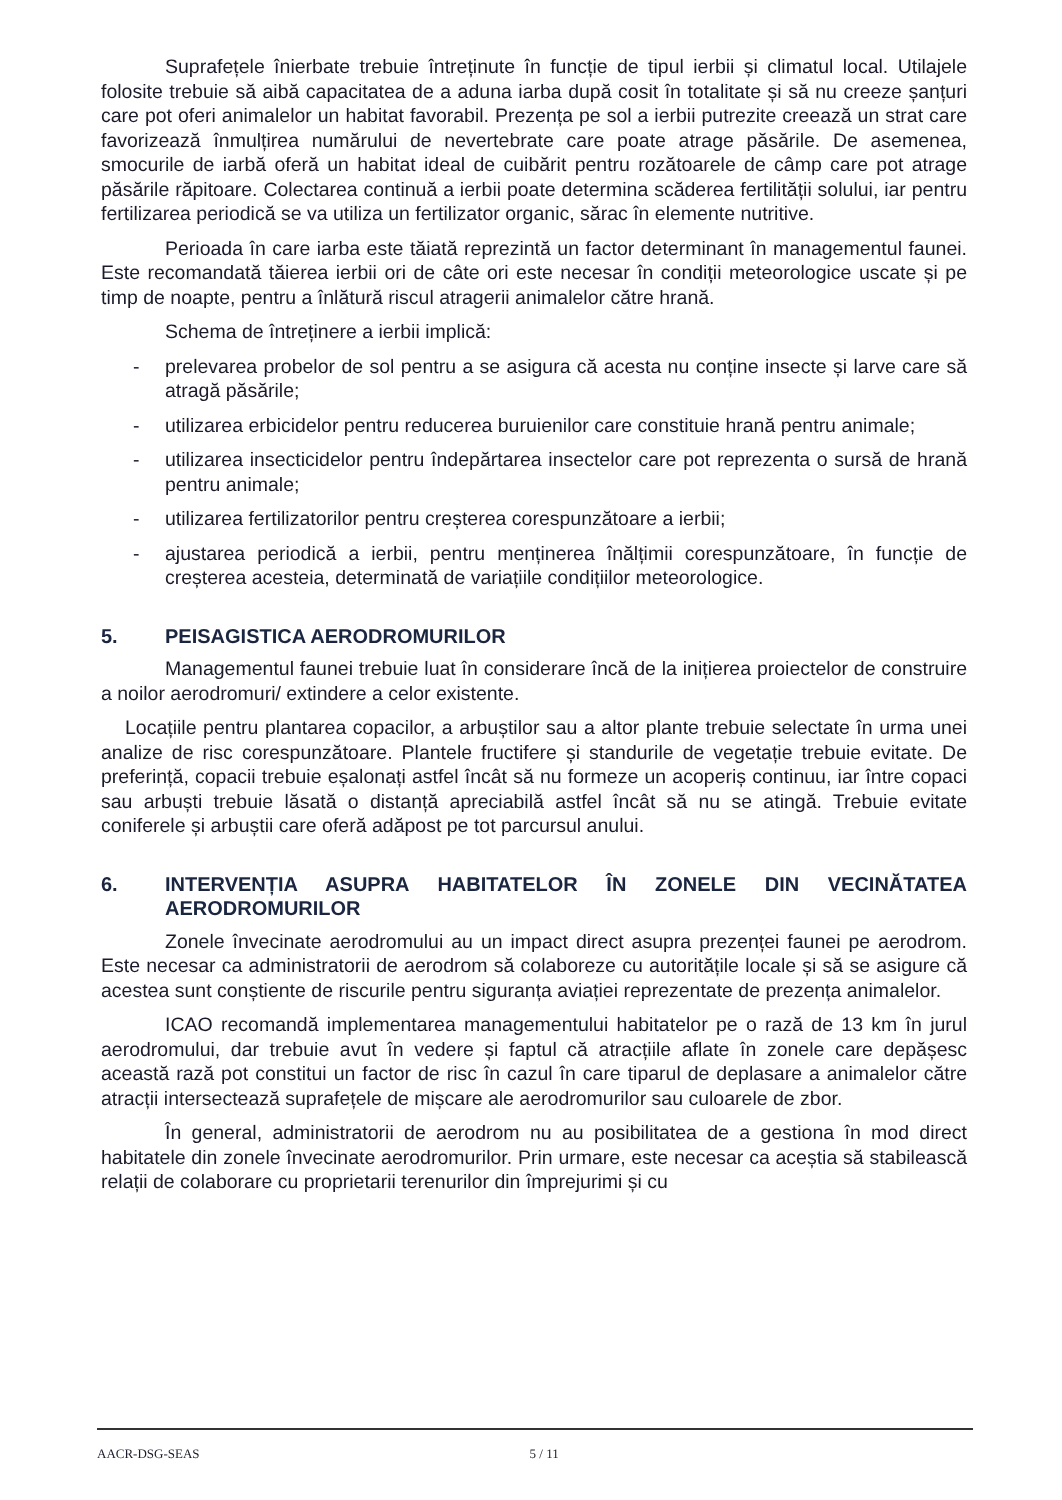Suprafețele înierbate trebuie întreținute în funcție de tipul ierbii și climatul local. Utilajele folosite trebuie să aibă capacitatea de a aduna iarba după cosit în totalitate și să nu creeze șanțuri care pot oferi animalelor un habitat favorabil. Prezența pe sol a ierbii putrezite creează un strat care favorizează înmulțirea numărului de nevertebrate care poate atrage păsările. De asemenea, smocurile de iarbă oferă un habitat ideal de cuibărit pentru rozătoarele de câmp care pot atrage păsările răpitoare. Colectarea continuă a ierbii poate determina scăderea fertilității solului, iar pentru fertilizarea periodică se va utiliza un fertilizator organic, sărac în elemente nutritive.
Perioada în care iarba este tăiată reprezintă un factor determinant în managementul faunei. Este recomandată tăierea ierbii ori de câte ori este necesar în condiții meteorologice uscate și pe timp de noapte, pentru a înlătură riscul atragerii animalelor către hrană.
Schema de întreținere a ierbii implică:
- prelevarea probelor de sol pentru a se asigura că acesta nu conține insecte și larve care să atragă păsările;
- utilizarea erbicidelor pentru reducerea buruienilor care constituie hrană pentru animale;
- utilizarea insecticidelor pentru îndepărtarea insectelor care pot reprezenta o sursă de hrană pentru animale;
- utilizarea fertilizatorilor pentru creșterea corespunzătoare a ierbii;
- ajustarea periodică a ierbii, pentru menținerea înălțimii corespunzătoare, în funcție de creșterea acesteia, determinată de variațiile condițiilor meteorologice.
5. PEISAGISTICA AERODROMURILOR
Managementul faunei trebuie luat în considerare încă de la inițierea proiectelor de construire a noilor aerodromuri/ extindere a celor existente.
Locațiile pentru plantarea copacilor, a arbuștilor sau a altor plante trebuie selectate în urma unei analize de risc corespunzătoare. Plantele fructifere și standurile de vegetație trebuie evitate. De preferință, copacii trebuie eșalonați astfel încât să nu formeze un acoperiș continuu, iar între copaci sau arbuști trebuie lăsată o distanță apreciabilă astfel încât să nu se atingă. Trebuie evitate coniferele și arbuștii care oferă adăpost pe tot parcursul anului.
6. INTERVENȚIA ASUPRA HABITATELOR ÎN ZONELE DIN VECINĂTATEA AERODROMURILOR
Zonele învecinate aerodromului au un impact direct asupra prezenței faunei pe aerodrom. Este necesar ca administratorii de aerodrom să colaboreze cu autoritățile locale și să se asigure că acestea sunt conștiente de riscurile pentru siguranța aviației reprezentate de prezența animalelor.
ICAO recomandă implementarea managementului habitatelor pe o rază de 13 km în jurul aerodromului, dar trebuie avut în vedere și faptul că atracțiile aflate în zonele care depășesc această rază pot constitui un factor de risc în cazul în care tiparul de deplasare a animalelor către atracții intersectează suprafețele de mișcare ale aerodromurilor sau culoarele de zbor.
În general, administratorii de aerodrom nu au posibilitatea de a gestiona în mod direct habitatele din zonele învecinate aerodromurilor. Prin urmare, este necesar ca aceștia să stabilească relații de colaborare cu proprietarii terenurilor din împrejurimi și cu
AACR-DSG-SEAS 5 / 11